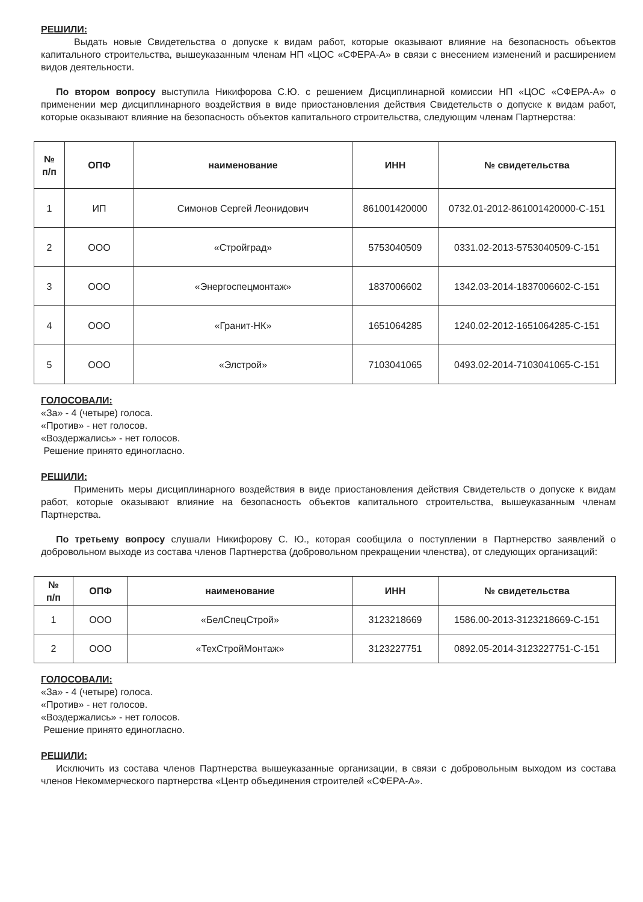РЕШИЛИ:
Выдать новые Свидетельства о допуске к видам работ, которые оказывают влияние на безопасность объектов капитального строительства, вышеуказанным членам НП «ЦОС «СФЕРА-А» в связи с внесением изменений и расширением видов деятельности.
По втором вопросу выступила Никифорова С.Ю. с решением Дисциплинарной комиссии НП «ЦОС «СФЕРА-А» о применении мер дисциплинарного воздействия в виде приостановления действия Свидетельств о допуске к видам работ, которые оказывают влияние на безопасность объектов капитального строительства, следующим членам Партнерства:
| № п/п | ОПФ | наименование | ИНН | № свидетельства |
| --- | --- | --- | --- | --- |
| 1 | ИП | Симонов Сергей Леонидович | 861001420000 | 0732.01-2012-861001420000-С-151 |
| 2 | ООО | «Стройград» | 5753040509 | 0331.02-2013-5753040509-С-151 |
| 3 | ООО | «Энергоспецмонтаж» | 1837006602 | 1342.03-2014-1837006602-С-151 |
| 4 | ООО | «Гранит-НК» | 1651064285 | 1240.02-2012-1651064285-С-151 |
| 5 | ООО | «Элстрой» | 7103041065 | 0493.02-2014-7103041065-С-151 |
ГОЛОСОВАЛИ:
«За» - 4 (четыре) голоса.
«Против» - нет голосов.
«Воздержались» - нет голосов.
Решение принято единогласно.
РЕШИЛИ:
Применить меры дисциплинарного воздействия в виде приостановления действия Свидетельств о допуске к видам работ, которые оказывают влияние на безопасность объектов капитального строительства, вышеуказанным членам Партнерства.
По третьему вопросу слушали Никифорову С. Ю., которая сообщила о поступлении в Партнерство заявлений о добровольном выходе из состава членов Партнерства (добровольном прекращении членства), от следующих организаций:
| № п/п | ОПФ | наименование | ИНН | № свидетельства |
| --- | --- | --- | --- | --- |
| 1 | ООО | «БелСпецСтрой» | 3123218669 | 1586.00-2013-3123218669-С-151 |
| 2 | ООО | «ТехСтройМонтаж» | 3123227751 | 0892.05-2014-3123227751-С-151 |
ГОЛОСОВАЛИ:
«За» - 4 (четыре) голоса.
«Против» - нет голосов.
«Воздержались» - нет голосов.
Решение принято единогласно.
РЕШИЛИ:
Исключить из состава членов Партнерства вышеуказанные организации, в связи с добровольным выходом из состава членов Некоммерческого партнерства «Центр объединения строителей «СФЕРА-А».